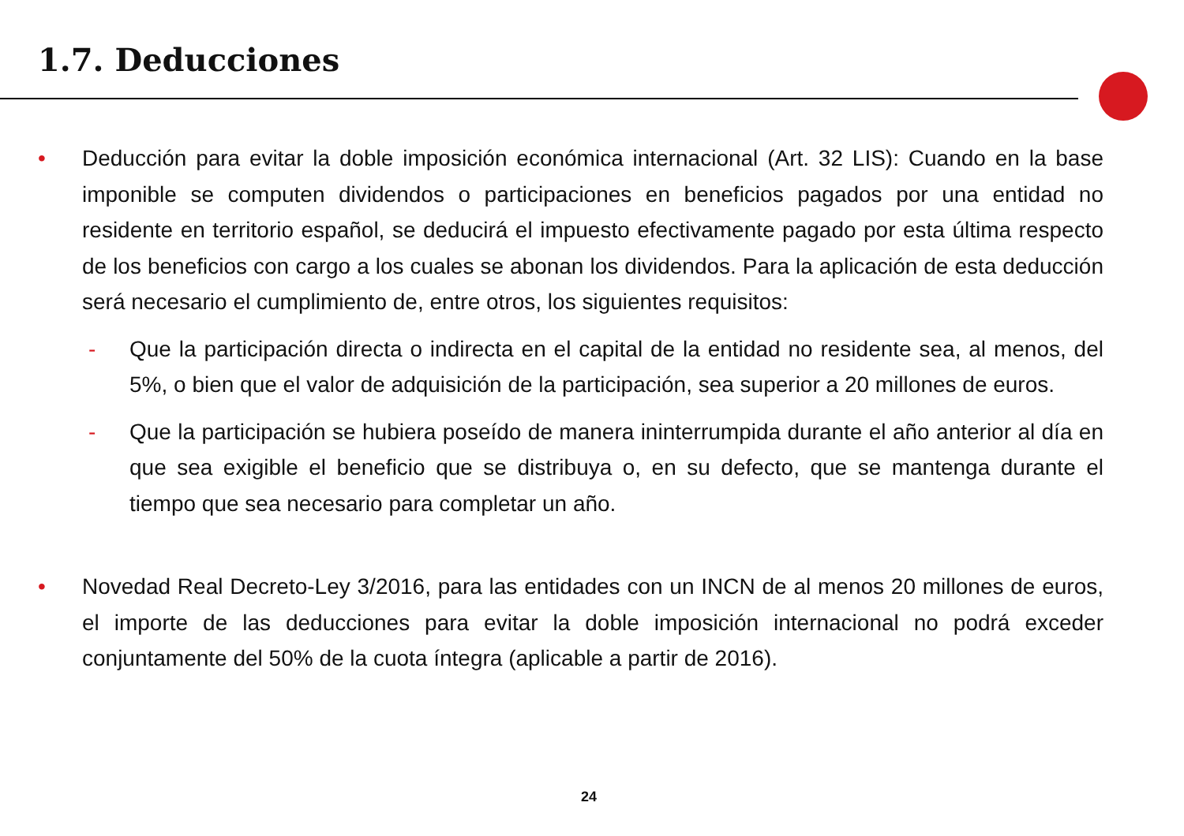1.7. Deducciones
• Deducción para evitar la doble imposición económica internacional (Art. 32 LIS): Cuando en la base imponible se computen dividendos o participaciones en beneficios pagados por una entidad no residente en territorio español, se deducirá el impuesto efectivamente pagado por esta última respecto de los beneficios con cargo a los cuales se abonan los dividendos. Para la aplicación de esta deducción será necesario el cumplimiento de, entre otros, los siguientes requisitos:
- Que la participación directa o indirecta en el capital de la entidad no residente sea, al menos, del 5%, o bien que el valor de adquisición de la participación, sea superior a 20 millones de euros.
- Que la participación se hubiera poseído de manera ininterrumpida durante el año anterior al día en que sea exigible el beneficio que se distribuya o, en su defecto, que se mantenga durante el tiempo que sea necesario para completar un año.
• Novedad Real Decreto-Ley 3/2016, para las entidades con un INCN de al menos 20 millones de euros, el importe de las deducciones para evitar la doble imposición internacional no podrá exceder conjuntamente del 50% de la cuota íntegra (aplicable a partir de 2016).
24